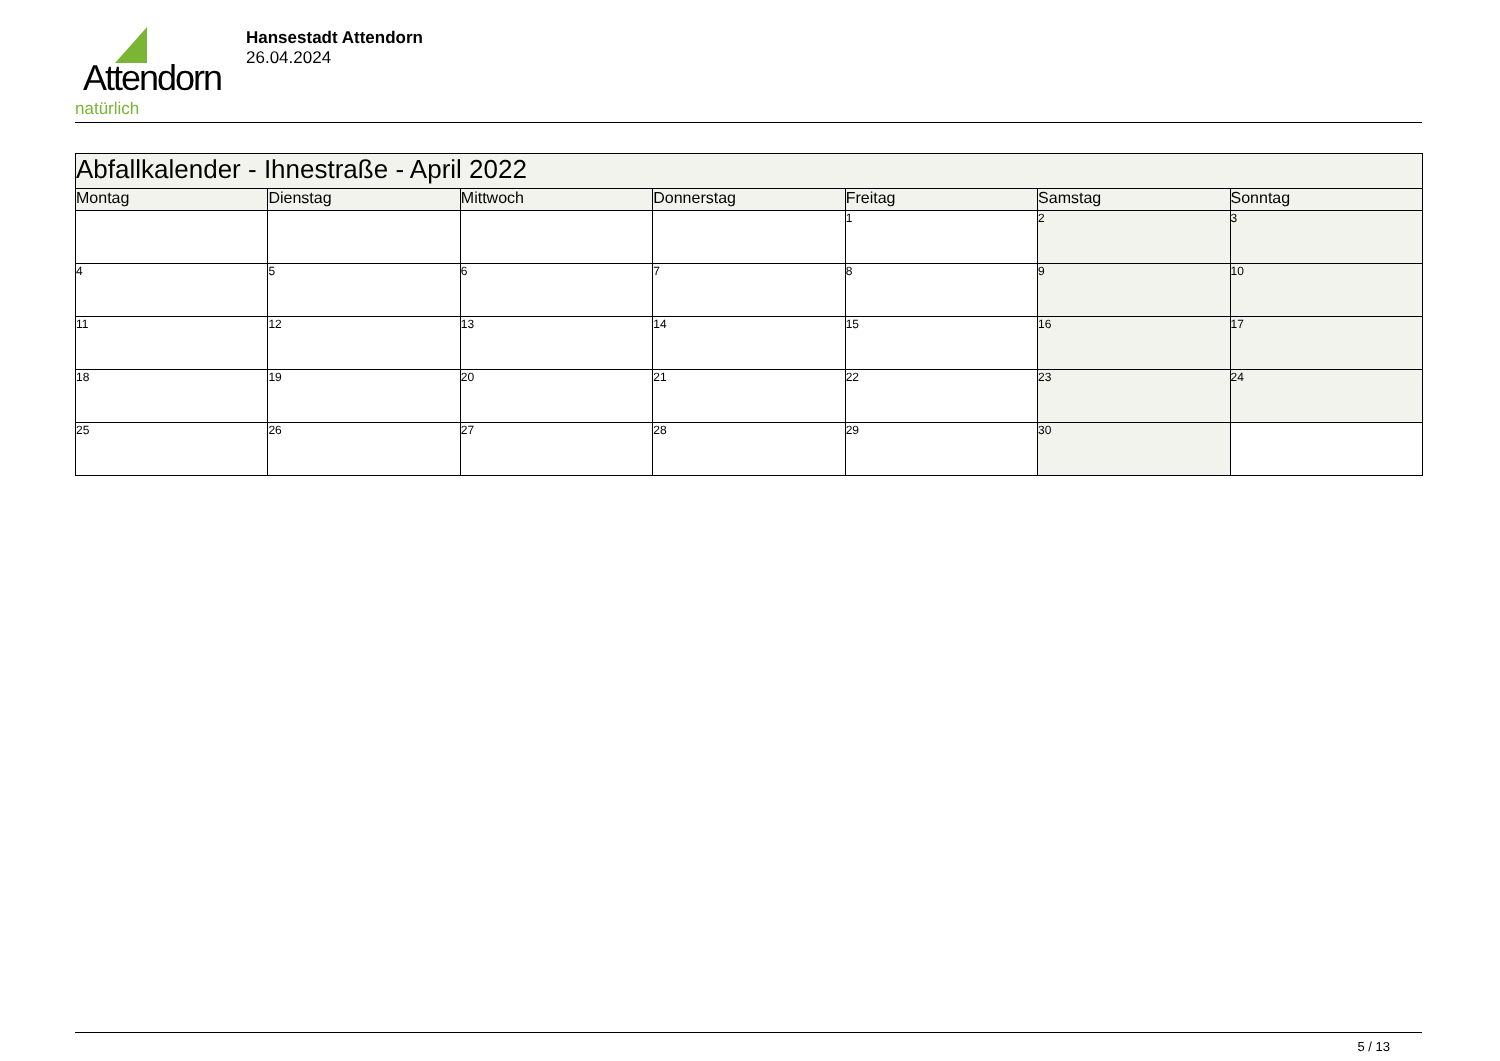Attendorn
natürlich
Hansestadt Attendorn
26.04.2024
| Abfallkalender - Ihnestraße - April 2022 | | | | | | |
| Montag | Dienstag | Mittwoch | Donnerstag | Freitag | Samstag | Sonntag |
| | | | | 1 | 2 | 3 |
| 4 | 5 | 6 | 7 | 8 | 9 | 10 |
| 11 | 12 | 13 | 14 | 15 | 16 | 17 |
| 18 | 19 | 20 | 21 | 22 | 23 | 24 |
| 25 | 26 | 27 | 28 | 29 | 30 | |
5 / 13